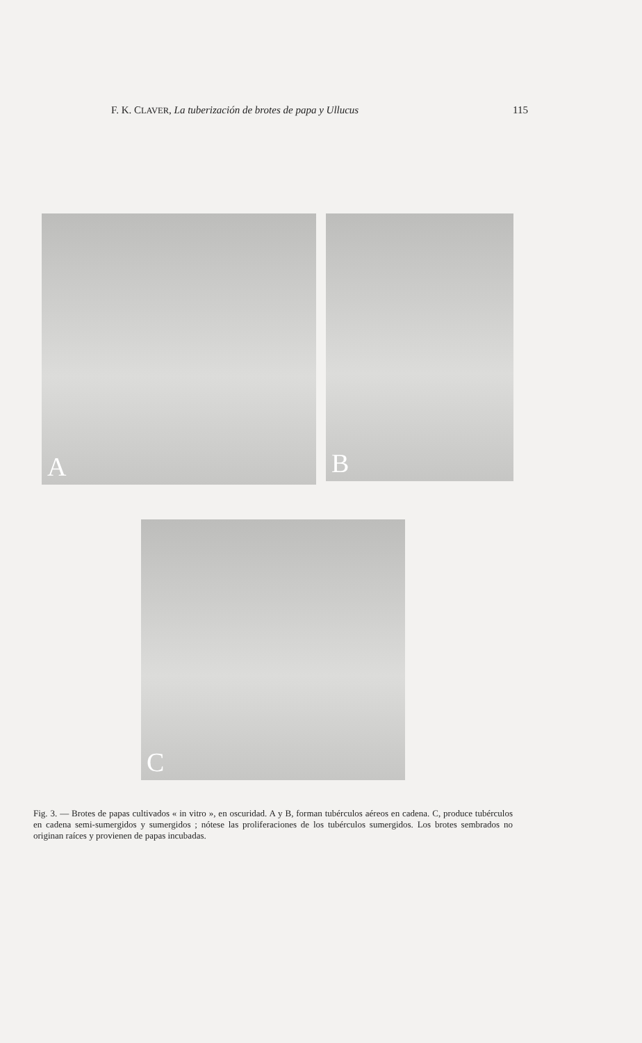F. K. CLAVER, La tuberización de brotes de papa y Ullucus 115
A
B
C
Fig. 3. — Brotes de papas cultivados « in vitro », en oscuridad. A y B, forman tubérculos aéreos en cadena. C, produce tubérculos en cadena semi-sumergidos y sumergidos ; nótese las proliferaciones de los tubérculos sumergidos. Los brotes sembrados no originan raíces y provienen de papas incubadas.